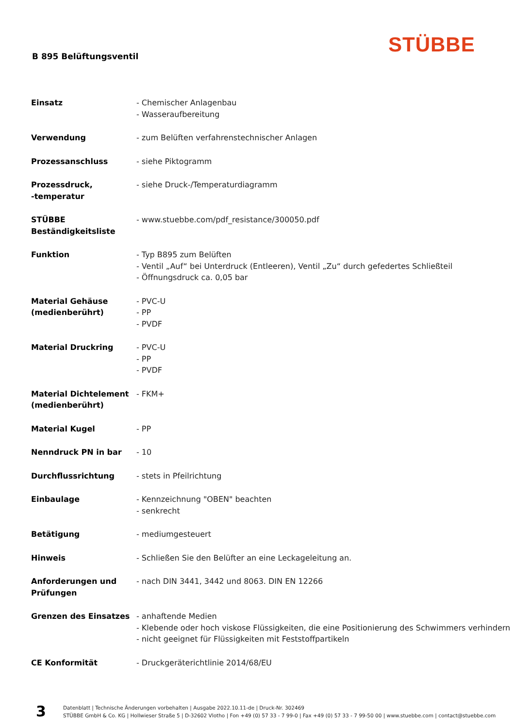STÜBBE
B 895 Belüftungsventil
| Einsatz | - Chemischer Anlagenbau - Wasseraufbereitung |
| Verwendung | - zum Belüften verfahrenstechnischer Anlagen |
| Prozessanschluss | - siehe Piktogramm |
| Prozessdruck, -temperatur | - siehe Druck-/Temperaturdiagramm |
| STÜBBE Beständigkeitsliste | - www.stuebbe.com/pdf_resistance/300050.pdf |
| Funktion | - Typ B895 zum Belüften - Ventil „Auf“ bei Unterdruck (Entleeren), Ventil „Zu“ durch gefedertes Schließteil - Öffnungsdruck ca. 0,05 bar |
| Material Gehäuse (medienberührt) | - PVC-U - PP - PVDF |
| Material Druckring | - PVC-U - PP - PVDF |
| Material Dichtelement (medienberührt) | - FKM+ |
| Material Kugel | - PP |
| Nenndruck PN in bar | - 10 |
| Durchflussrichtung | - stets in Pfeilrichtung |
| Einbaulage | - Kennzeichnung "OBEN" beachten - senkrecht |
| Betätigung | - mediumgesteuert |
| Hinweis | - Schließen Sie den Belüfter an eine Leckageleitung an. |
| Anforderungen und Prüfungen | - nach DIN 3441, 3442 und 8063. DIN EN 12266 |
| Grenzen des Einsatzes | - anhaftende Medien - Klebende oder hoch viskose Flüssigkeiten, die eine Positionierung des Schwimmers verhindern - nicht geeignet für Flüssigkeiten mit Feststoffpartikeln |
| CE Konformität | - Druckgeräterichtlinie 2014/68/EU |
3
Datenblatt | Technische Änderungen vorbehalten | Ausgabe 2022.10.11-de | Druck-Nr. 302469
STÜBBE GmbH & Co. KG | Hollwieser Straße 5 | D-32602 Vlotho | Fon +49 (0) 57 33 - 7 99-0 | Fax +49 (0) 57 33 - 7 99-50 00 | www.stuebbe.com | contact@stuebbe.com